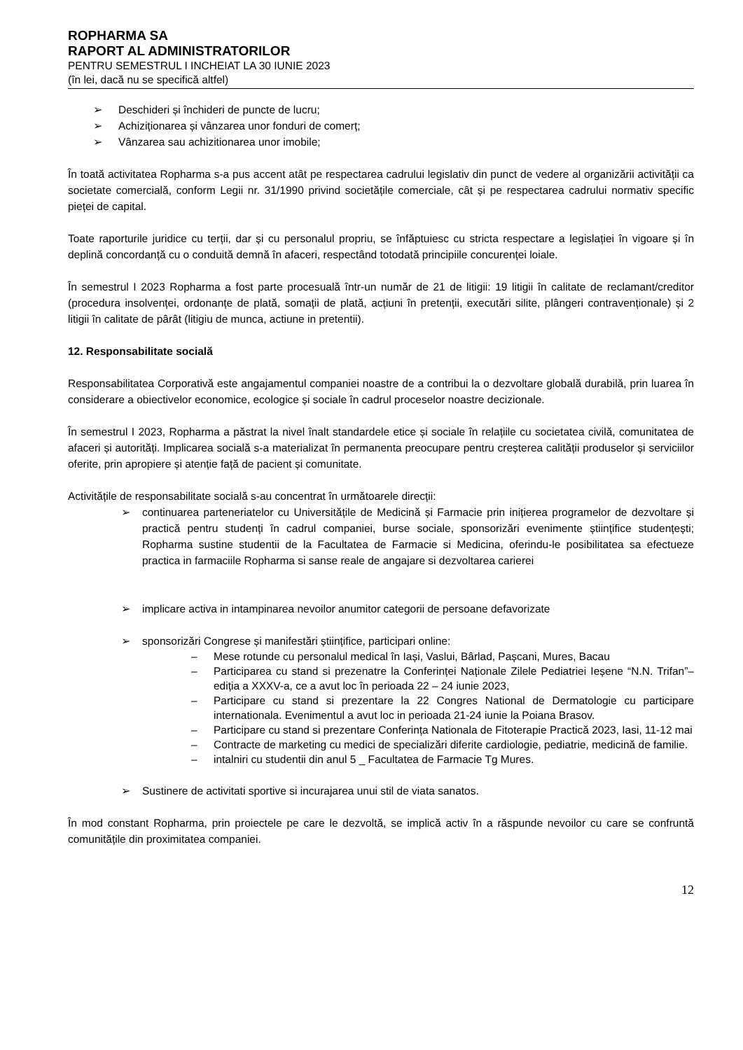ROPHARMA SA
RAPORT AL ADMINISTRATORILOR
PENTRU SEMESTRUL I INCHEIAT LA 30 IUNIE 2023
(în lei, dacă nu se specifică altfel)
➢ Deschideri și închideri de puncte de lucru;
➢ Achiziționarea și vânzarea unor fonduri de comerț;
➢ Vânzarea sau achizitionarea unor imobile;
În toată activitatea Ropharma s-a pus accent atât pe respectarea cadrului legislativ din punct de vedere al organizării activității ca societate comercială, conform Legii nr. 31/1990 privind societățile comerciale, cât și pe respectarea cadrului normativ specific pieței de capital.
Toate raporturile juridice cu terții, dar și cu personalul propriu, se înfăptuiesc cu stricta respectare a legislației în vigoare și în deplină concordanță cu o conduită demnă în afaceri, respectând totodată principiile concurenței loiale.
În semestrul I 2023 Ropharma a fost parte procesuală într-un număr de 21 de litigii: 19 litigii în calitate de reclamant/creditor (procedura insolvenței, ordonanțe de plată, somații de plată, acțiuni în pretenții, executări silite, plângeri contravenționale) și 2 litigii în calitate de pârât (litigiu de munca, actiune in pretentii).
12. Responsabilitate socială
Responsabilitatea Corporativă este angajamentul companiei noastre de a contribui la o dezvoltare globală durabilă, prin luarea în considerare a obiectivelor economice, ecologice și sociale în cadrul proceselor noastre decizionale.
În semestrul I 2023, Ropharma a păstrat la nivel înalt standardele etice și sociale în relațiile cu societatea civilă, comunitatea de afaceri și autorități. Implicarea socială s-a materializat în permanenta preocupare pentru creșterea calității produselor și serviciilor oferite, prin apropiere și atenție față de pacient și comunitate.
Activitățile de responsabilitate socială s-au concentrat în următoarele direcții:
➢ continuarea parteneriatelor cu Universitățile de Medicină și Farmacie prin inițierea programelor de dezvoltare și practică pentru studenți în cadrul companiei, burse sociale, sponsorizări evenimente științifice studențești; Ropharma sustine studentii de la Facultatea de Farmacie si Medicina, oferindu-le posibilitatea sa efectueze practica in farmaciile Ropharma si sanse reale de angajare si dezvoltarea carierei
➢ implicare activa in intampinarea nevoilor anumitor categorii de persoane defavorizate
➢ sponsorizări Congrese și manifestări științifice, participari online:
– Mese rotunde cu personalul medical în Iași, Vaslui, Bârlad, Pașcani, Mures, Bacau
– Participarea cu stand si prezenatre la Conferinței Naționale Zilele Pediatriei Ieșene “N.N. Trifan”– ediția a XXXV-a, ce a avut loc în perioada 22 – 24 iunie 2023,
– Participare cu stand si prezentare la 22 Congres National de Dermatologie cu participare internationala. Evenimentul a avut loc in perioada 21-24 iunie la Poiana Brasov.
– Participare cu stand si prezentare Conferința Nationala de Fitoterapie Practică 2023, Iasi, 11-12 mai
– Contracte de marketing cu medici de specializări diferite cardiologie, pediatrie, medicină de familie.
– intalniri cu studentii din anul 5 _ Facultatea de Farmacie Tg Mures.
➢ Sustinere de activitati sportive si incurajarea unui stil de viata sanatos.
În mod constant Ropharma, prin proiectele pe care le dezvoltă, se implică activ în a răspunde nevoilor cu care se confruntă comunitățile din proximitatea companiei.
12